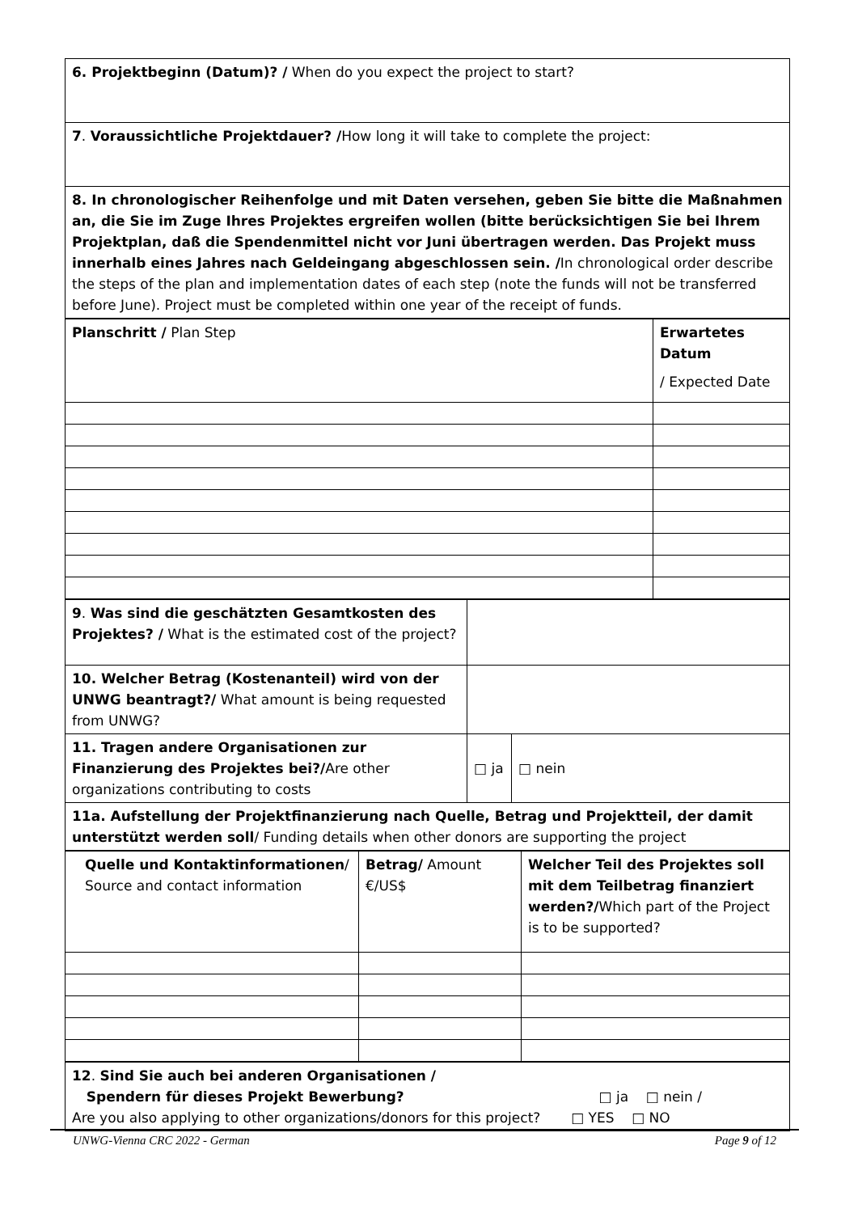| 6. Projektbeginn (Datum)? / When do you expect the project to start? |
| 7 . Voraussichtliche Projektdauer? / How long it will take to complete the project: |
| 8. In chronologischer Reihenfolge und mit Daten versehen, geben Sie bitte die Maßnahmen an, die Sie im Zuge Ihres Projektes ergreifen wollen (bitte berücksichtigen Sie bei Ihrem Projektplan, daß die Spendenmittel nicht vor Juni übertragen werden. Das Projekt muss innerhalb eines Jahres nach Geldeingang abgeschlossen sein. / In chronological order describe the steps of the plan and implementation dates of each step (note the funds will not be transferred before June). Project must be completed within one year of the receipt of funds. |
| Planschritt / Plan Step | Erwartetes Datum / Expected Date |
| 9 . Was sind die geschätzten Gesamtkosten des Projektes? / What is the estimated cost of the project? | | |
| 10. Welcher Betrag (Kostenanteil) wird von der UNWG beantragt?/ What amount is being requested from UNWG? | | |
| 11. Tragen andere Organisationen zur Finanzierung des Projektes bei?/ Are other organizations contributing to costs | □ ja | □ nein |
| 11a. Aufstellung der Projektfinanzierung nach Quelle, Betrag und Projektteil, der damit unterstützt werden soll / Funding details when other donors are supporting the project | | |
| Quelle und Kontaktinformationen / Source and contact information | Betrag/ Amount €/US$ | Welcher Teil des Projektes soll mit dem Teilbetrag finanziert werden?/ Which part of the Project is to be supported? |
| 12 . Sind Sie auch bei anderen Organisationen / Spendern für dieses Projekt Bewerbung? □ ja □ nein / Are you also applying to other organizations/donors for this project? □ YES □ NO |
UNWG-Vienna CRC 2022 - German Page 9 of 12